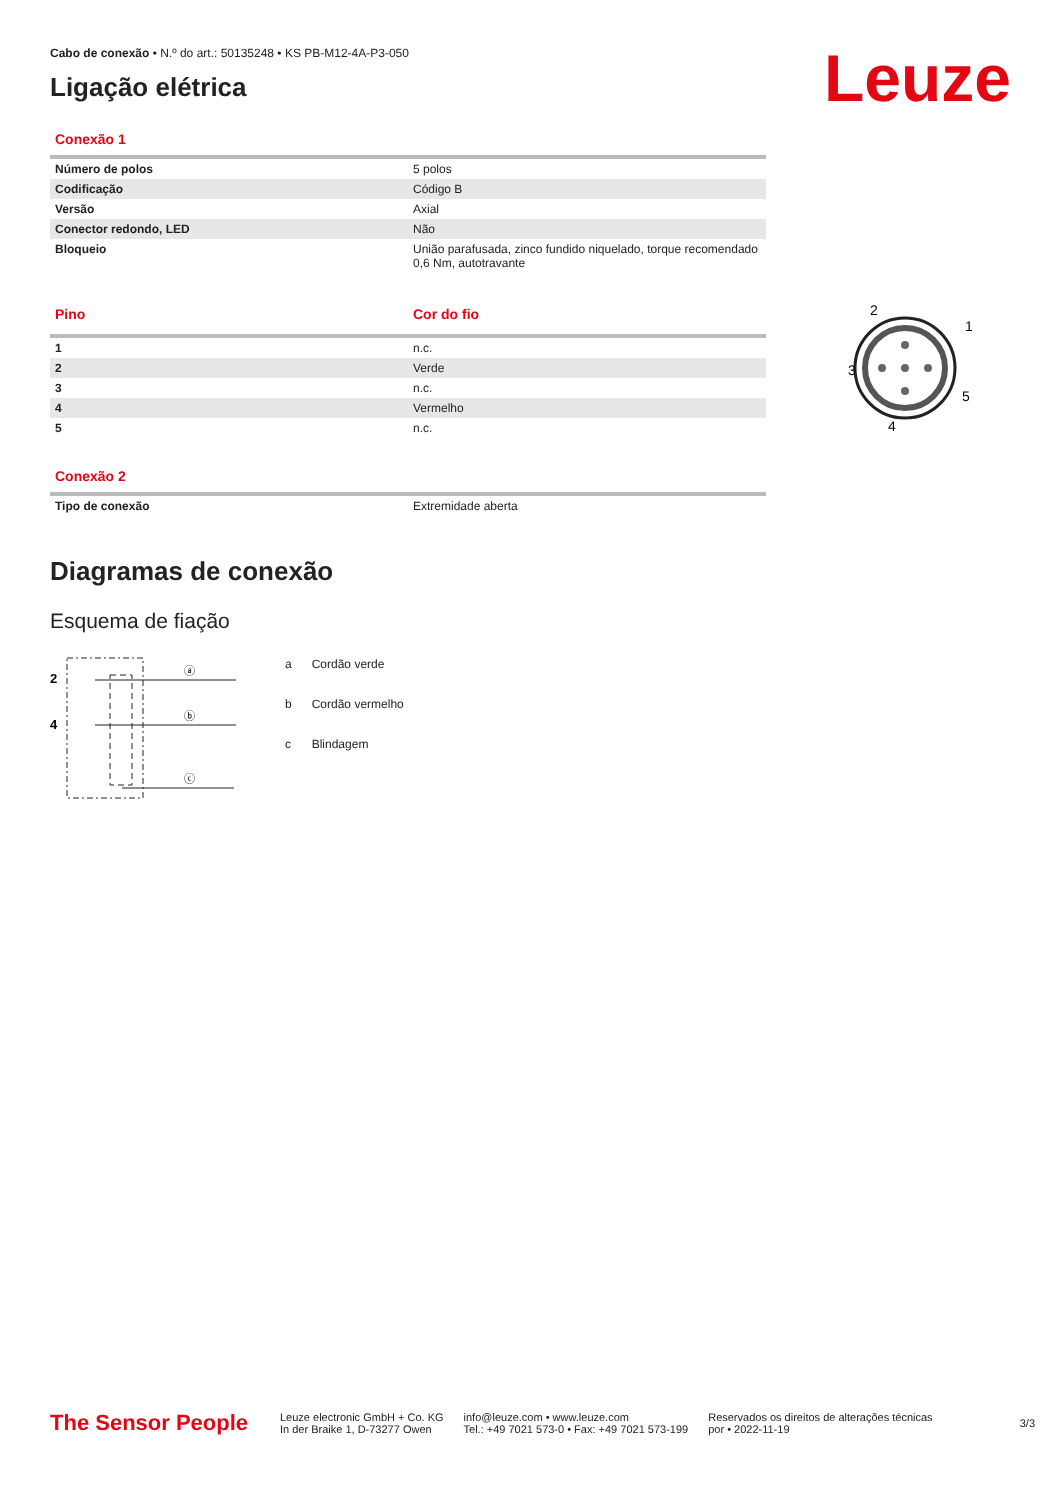Leuze
Cabo de conexão • N.º do art.: 50135248 • KS PB-M12-4A-P3-050
Ligação elétrica
Conexão 1
| Número de polos | 5 polos |
| Codificação | Código B |
| Versão | Axial |
| Conector redondo, LED | Não |
| Bloqueio | União parafusada, zinco fundido niquelado, torque recomendado 0,6 Nm, autotravante |
2
1
3
5
4
| Pino | Cor do fio |
| 1 | n.c. |
| 2 | Verde |
| 3 | n.c. |
| 4 | Vermelho |
| 5 | n.c. |
Conexão 2
| Tipo de conexão | Extremidade aberta |
Diagramas de conexão
Esquema de fiação
2
4
ⓐ
ⓑ
ⓒ
| a | Cordão verde |
| b | Cordão vermelho |
| c | Blindagem |
The Sensor People
Leuze electronic GmbH + Co. KG
In der Braike 1, D-73277 Owen
info@leuze.com • www.leuze.com
Tel.: +49 7021 573-0 • Fax: +49 7021 573-199
Reservados os direitos de alterações técnicas
por • 2022-11-19
3/3